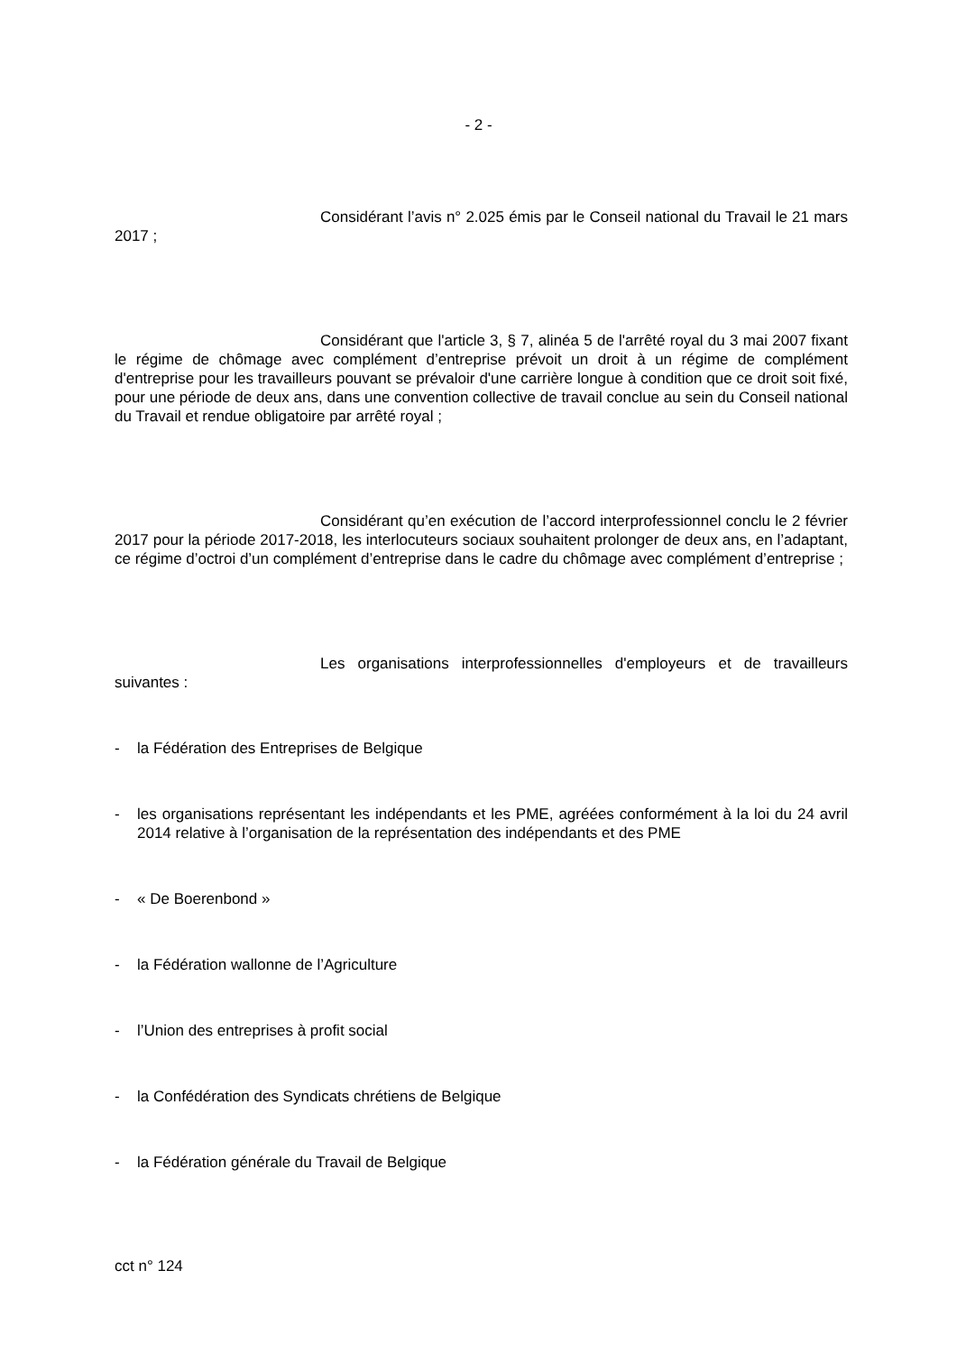- 2 -
Considérant l’avis n° 2.025 émis par le Conseil national du Travail le 21 mars 2017 ;
Considérant que l'article 3, § 7, alinéa 5 de l'arrêté royal du 3 mai 2007 fixant le régime de chômage avec complément d’entreprise prévoit un droit à un régime de complément d'entreprise pour les travailleurs pouvant se prévaloir d'une carrière longue à condition que ce droit soit fixé, pour une période de deux ans, dans une convention collective de travail conclue au sein du Conseil national du Travail et rendue obligatoire par arrêté royal ;
Considérant qu’en exécution de l’accord interprofessionnel conclu le 2 février 2017 pour la période 2017-2018, les interlocuteurs sociaux souhaitent prolonger de deux ans, en l’adaptant, ce régime d’octroi d’un complément d’entreprise dans le cadre du chômage avec complément d’entreprise ;
Les organisations interprofessionnelles d'employeurs et de travailleurs suivantes :
- la Fédération des Entreprises de Belgique
- les organisations représentant les indépendants et les PME, agréées conformément à la loi du 24 avril 2014 relative à l’organisation de la représentation des indépendants et des PME
- « De Boerenbond »
- la Fédération wallonne de l’Agriculture
- l’Union des entreprises à profit social
- la Confédération des Syndicats chrétiens de Belgique
- la Fédération générale du Travail de Belgique
cct n° 124